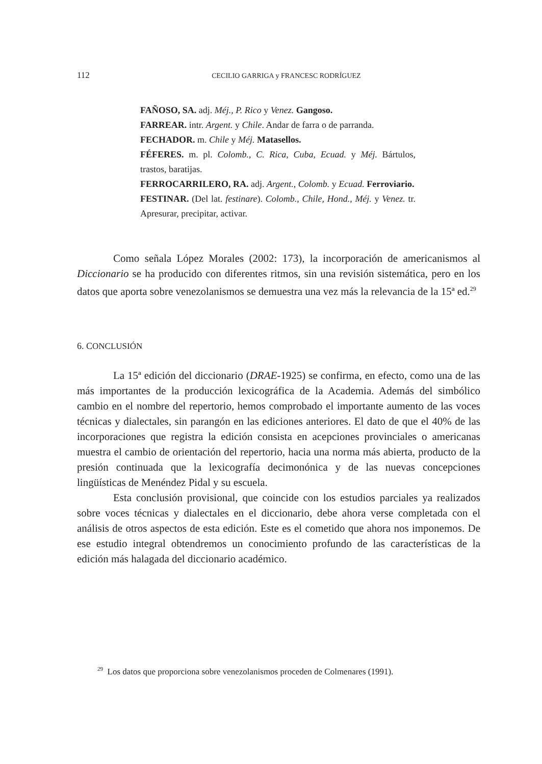112
CECILIO GARRIGA y FRANCESC RODRÍGUEZ
FAÑOSO, SA. adj. Méj., P. Rico y Venez. Gangoso.
FARREAR. intr. Argent. y Chile. Andar de farra o de parranda.
FECHADOR. m. Chile y Méj. Matasellos.
FÉFERES. m. pl. Colomb., C. Rica, Cuba, Ecuad. y Méj. Bártulos, trastos, baratijas.
FERROCARRILERO, RA. adj. Argent., Colomb. y Ecuad. Ferroviario.
FESTINAR. (Del lat. festinare). Colomb., Chile, Hond., Méj. y Venez. tr. Apresurar, precipitar, activar.
Como señala López Morales (2002: 173), la incorporación de americanismos al Diccionario se ha producido con diferentes ritmos, sin una revisión sistemática, pero en los datos que aporta sobre venezolanismos se demuestra una vez más la relevancia de la 15ª ed.<sup>29</sup>
6. CONCLUSIÓN
La 15ª edición del diccionario (DRAE-1925) se confirma, en efecto, como una de las más importantes de la producción lexicográfica de la Academia. Además del simbólico cambio en el nombre del repertorio, hemos comprobado el importante aumento de las voces técnicas y dialectales, sin parangón en las ediciones anteriores. El dato de que el 40% de las incorporaciones que registra la edición consista en acepciones provinciales o americanas muestra el cambio de orientación del repertorio, hacia una norma más abierta, producto de la presión continuada que la lexicografía decimonónica y de las nuevas concepciones lingüísticas de Menéndez Pidal y su escuela.
Esta conclusión provisional, que coincide con los estudios parciales ya realizados sobre voces técnicas y dialectales en el diccionario, debe ahora verse completada con el análisis de otros aspectos de esta edición. Este es el cometido que ahora nos imponemos. De ese estudio integral obtendremos un conocimiento profundo de las características de la edición más halagada del diccionario académico.
<sup>29</sup> Los datos que proporciona sobre venezolanismos proceden de Colmenares (1991).